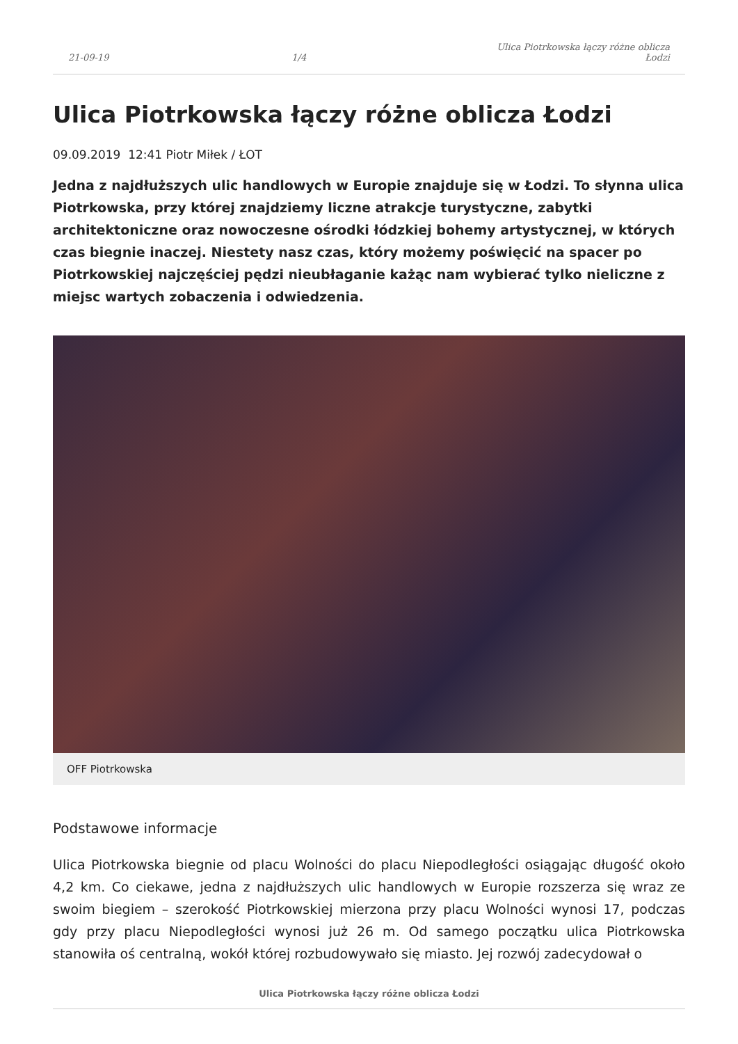21-09-19 1/4 Ulica Piotrkowska łączy różne oblicza Łodzi
Ulica Piotrkowska łączy różne oblicza Łodzi
09.09.2019 12:41 Piotr Miłek / ŁOT
Jedna z najdłuższych ulic handlowych w Europie znajduje się w Łodzi. To słynna ulica Piotrkowska, przy której znajdziemy liczne atrakcje turystyczne, zabytki architektoniczne oraz nowoczesne ośrodki łódzkiej bohemy artystycznej, w których czas biegnie inaczej. Niestety nasz czas, który możemy poświęcić na spacer po Piotrkowskiej najczęściej pędzi nieubłaganie każąc nam wybierać tylko nieliczne z miejsc wartych zobaczenia i odwiedzenia.
OFF Piotrkowska
Podstawowe informacje
Ulica Piotrkowska biegnie od placu Wolności do placu Niepodległości osiągając długość około 4,2 km. Co ciekawe, jedna z najdłuższych ulic handlowych w Europie rozszerza się wraz ze swoim biegiem – szerokość Piotrkowskiej mierzona przy placu Wolności wynosi 17, podczas gdy przy placu Niepodległości wynosi już 26 m. Od samego początku ulica Piotrkowska stanowiła oś centralną, wokół której rozbudowywało się miasto. Jej rozwój zadecydował o
Ulica Piotrkowska łączy różne oblicza Łodzi